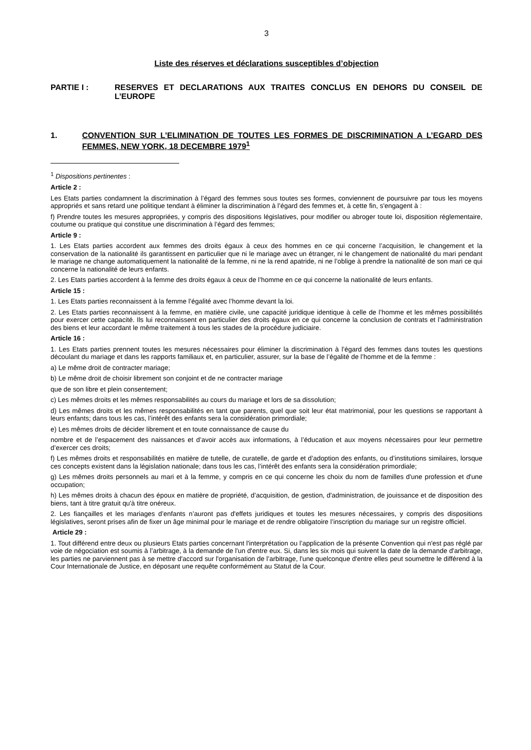3
Liste des réserves et déclarations susceptibles d’objection
PARTIE I : RESERVES ET DECLARATIONS AUX TRAITES CONCLUS EN DEHORS DU CONSEIL DE L’EUROPE
1. CONVENTION SUR L’ELIMINATION DE TOUTES LES FORMES DE DISCRIMINATION A L’EGARD DES FEMMES, NEW YORK, 18 DECEMBRE 1979<sup>1</sup>
<sup>1</sup> Dispositions pertinentes :
Article 2 :
Les Etats parties condamnent la discrimination à l’égard des femmes sous toutes ses formes, conviennent de poursuivre par tous les moyens appropriés et sans retard une politique tendant à éliminer la discrimination à l’égard des femmes et, à cette fin, s'engagent à :
f) Prendre toutes les mesures appropriées, y compris des dispositions législatives, pour modifier ou abroger toute loi, disposition réglementaire, coutume ou pratique qui constitue une discrimination à l’égard des femmes;
Article 9 :
1. Les Etats parties accordent aux femmes des droits égaux à ceux des hommes en ce qui concerne l’acquisition, le changement et la conservation de la nationalité ils garantissent en particulier que ni le mariage avec un étranger, ni le changement de nationalité du mari pendant le mariage ne change automatiquement la nationalité de la femme, ni ne la rend apatride, ni ne l’oblige à prendre la nationalité de son mari ce qui concerne la nationalité de leurs enfants.
2. Les Etats parties accordent à la femme des droits égaux à ceux de l’homme en ce qui concerne la nationalité de leurs enfants.
Article 15 :
1. Les Etats parties reconnaissent à la femme l’égalité avec l’homme devant la loi.
2. Les Etats parties reconnaissent à la femme, en matière civile, une capacité juridique identique à celle de l’homme et les mêmes possibilités pour exercer cette capacité. Ils lui reconnaissent en particulier des droits égaux en ce qui concerne la conclusion de contrats et l’administration des biens et leur accordant le même traitement à tous les stades de la procédure judiciaire.
Article 16 :
1. Les Etats parties prennent toutes les mesures nécessaires pour éliminer la discrimination à l’égard des femmes dans toutes les questions découlant du mariage et dans les rapports familiaux et, en particulier, assurer, sur la base de l’égalité de l’homme et de la femme :
a) Le même droit de contracter mariage;
b) Le même droit de choisir librement son conjoint et de ne contracter mariage
que de son libre et plein consentement;
c) Les mêmes droits et les mêmes responsabilités au cours du mariage et lors de sa dissolution;
d) Les mêmes droits et les mêmes responsabilités en tant que parents, quel que soit leur état matrimonial, pour les questions se rapportant à leurs enfants; dans tous les cas, l’intérêt des enfants sera la considération primordiale;
e) Les mêmes droits de décider librement et en toute connaissance de cause du
nombre et de l’espacement des naissances et d’avoir accès aux informations, à l’éducation et aux moyens nécessaires pour leur permettre d’exercer ces droits;
f) Les mêmes droits et responsabilités en matière de tutelle, de curatelle, de garde et d’adoption des enfants, ou d’institutions similaires, lorsque ces concepts existent dans la législation nationale; dans tous les cas, l’intérêt des enfants sera la considération primordiale;
g) Les mêmes droits personnels au mari et à la femme, y compris en ce qui concerne les choix du nom de familles d'une profession et d'une occupation;
h) Les mêmes droits à chacun des époux en matière de propriété, d’acquisition, de gestion, d'administration, de jouissance et de disposition des biens, tant à titre gratuit qu'à titre onéreux.
2. Les fiançailles et les mariages d’enfants n’auront pas d'effets juridiques et toutes les mesures nécessaires, y compris des dispositions législatives, seront prises afin de fixer un âge minimal pour le mariage et de rendre obligatoire l’inscription du mariage sur un registre officiel.
Article 29 :
1. Tout différend entre deux ou plusieurs Etats parties concernant l'interprétation ou l’application de la présente Convention qui n'est pas réglé par voie de négociation est soumis à l’arbitrage, à la demande de l'un d'entre eux. Si, dans les six mois qui suivent la date de la demande d'arbitrage, les parties ne parviennent pas à se mettre d'accord sur l'organisation de l’arbitrage, l'une quelconque d'entre elles peut soumettre le différend à la Cour Internationale de Justice, en déposant une requête conformément au Statut de la Cour.